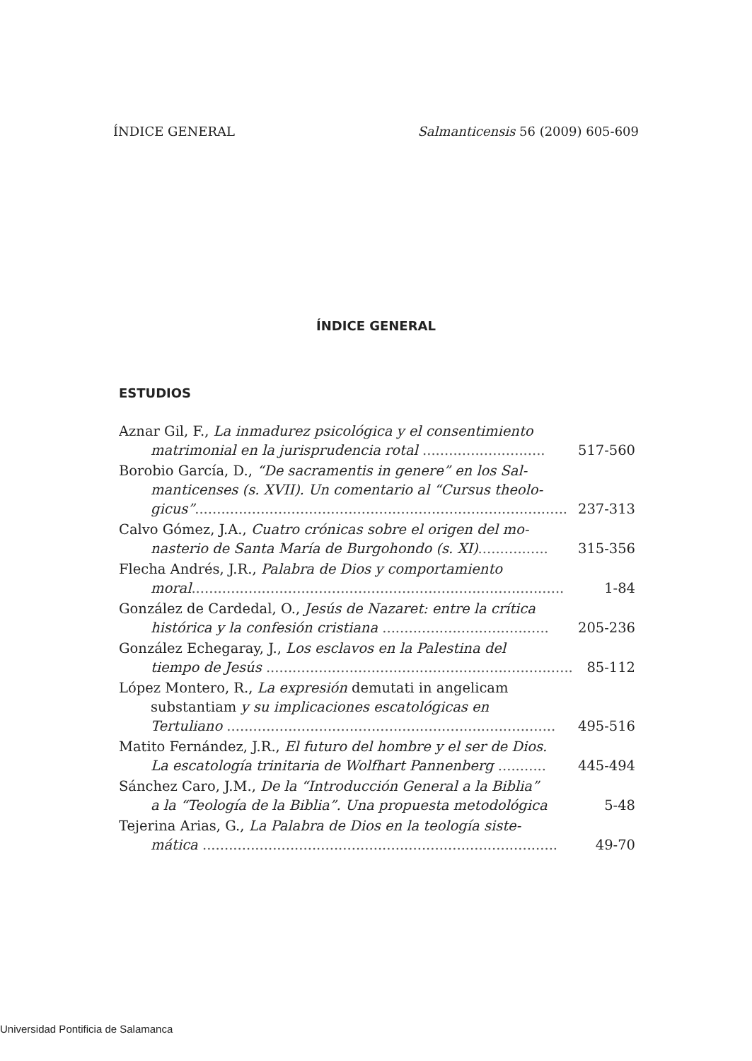ÍNDICE GENERAL Salmanticensis 56 (2009) 605-609
ÍNDICE GENERAL
ESTUDIOS
Aznar Gil, F., La inmadurez psicológica y el consentimiento
matrimonial en la jurisprudencia rotal ............................ 517-560
Borobio García, D., “De sacramentis in genere” en los Sal-
manticenses (s. XVII). Un comentario al “Cursus theolo-
gicus”..................................................................................... 237-313
Calvo Gómez, J.A., Cuatro crónicas sobre el origen del mo-
nasterio de Santa María de Burgohondo (s. XI)................ 315-356
Flecha Andrés, J.R., Palabra de Dios y comportamiento
moral..................................................................................... 1-84
González de Cardedal, O., Jesús de Nazaret: entre la crítica
histórica y la confesión cristiana ...................................... 205-236
González Echegaray, J., Los esclavos en la Palestina del
tiempo de Jesús ......................................................................... 85-112
López Montero, R., La expresión demutati in angelicam
substantiam y su implicaciones escatológicas en
Tertuliano ........................................................................... 495-516
Matito Fernández, J.R., El futuro del hombre y el ser de Dios.
La escatología trinitaria de Wolfhart Pannenberg ........... 445-494
Sánchez Caro, J.M., De la “Introducción General a la Biblia”
a la “Teología de la Biblia”. Una propuesta metodológica 5-48
Tejerina Arias, G., La Palabra de Dios en la teología siste-
mática ................................................................................. 49-70
Universidad Pontificia de Salamanca